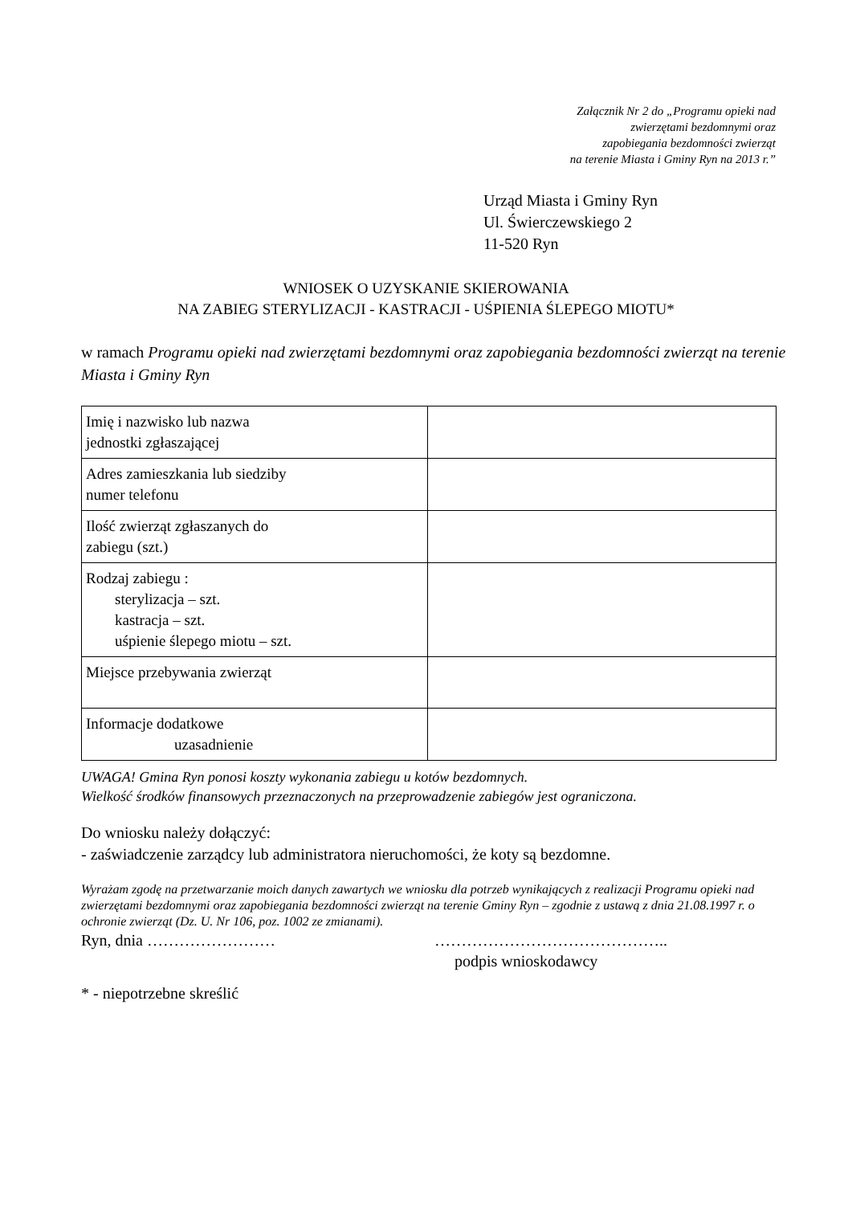Załącznik Nr 2 do „Programu opieki nad
zwierzętami bezdomnymi oraz
zapobiegania bezdomności zwierząt
na terenie Miasta i Gminy Ryn na 2013 r.”
Urząd Miasta i Gminy Ryn
Ul. Świerczewskiego 2
11-520 Ryn
WNIOSEK O UZYSKANIE SKIEROWANIA
NA ZABIEG STERYLIZACJI - KASTRACJI - UŚPIENIA ŚLEPEGO MIOTU*
w ramach Programu opieki nad zwierzętami bezdomnymi oraz zapobiegania bezdomności zwierząt na terenie Miasta i Gminy Ryn
| Imię i nazwisko lub nazwa jednostki zgłaszającej | |
| Adres zamieszkania lub siedziby numer telefonu | |
| Ilość zwierząt zgłaszanych do zabiegu (szt.) | |
| Rodzaj zabiegu : sterylizacja – szt. kastracja – szt. uśpienie ślepego miotu – szt. | |
| Miejsce przebywania zwierząt | |
| Informacje dodatkowe uzasadnienie | |
UWAGA! Gmina Ryn ponosi koszty wykonania zabiegu u kotów bezdomnych.
Wielkość środków finansowych przeznaczonych na przeprowadzenie zabiegów jest ograniczona.
Do wniosku należy dołączyć:
- zaświadczenie zarządcy lub administratora nieruchomości, że koty są bezdomne.
Wyrażam zgodę na przetwarzanie moich danych zawartych we wniosku dla potrzeb wynikających z realizacji Programu opieki nad zwierzętami bezdomnymi oraz zapobiegania bezdomności zwierząt na terenie Gminy Ryn – zgodnie z ustawą z dnia 21.08.1997 r. o ochronie zwierząt (Dz. U. Nr 106, poz. 1002 ze zmianami).
Ryn, dnia …………………… ……………………………………..
podpis wnioskodawcy
* - niepotrzebne skreślić